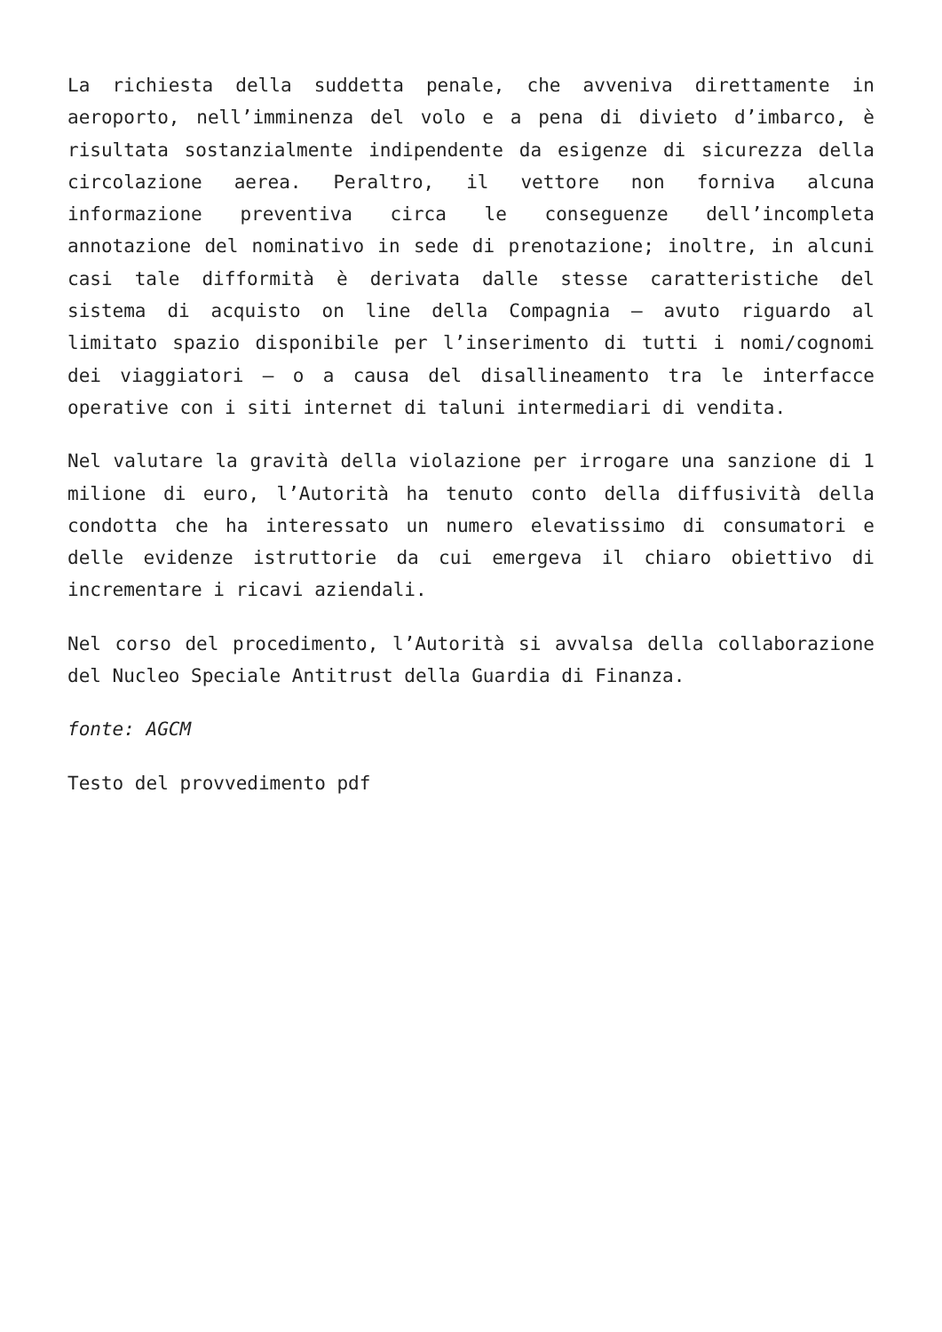La richiesta della suddetta penale, che avveniva direttamente in aeroporto, nell’imminenza del volo e a pena di divieto d’imbarco, è risultata sostanzialmente indipendente da esigenze di sicurezza della circolazione aerea. Peraltro, il vettore non forniva alcuna informazione preventiva circa le conseguenze dell’incompleta annotazione del nominativo in sede di prenotazione; inoltre, in alcuni casi tale difformità è derivata dalle stesse caratteristiche del sistema di acquisto on line della Compagnia – avuto riguardo al limitato spazio disponibile per l’inserimento di tutti i nomi/cognomi dei viaggiatori – o a causa del disallineamento tra le interfacce operative con i siti internet di taluni intermediari di vendita.
Nel valutare la gravità della violazione per irrogare una sanzione di 1 milione di euro, l’Autorità ha tenuto conto della diffusività della condotta che ha interessato un numero elevatissimo di consumatori e delle evidenze istruttorie da cui emergeva il chiaro obiettivo di incrementare i ricavi aziendali.
Nel corso del procedimento, l’Autorità si avvalsa della collaborazione del Nucleo Speciale Antitrust della Guardia di Finanza.
fonte: AGCM
Testo del provvedimento pdf